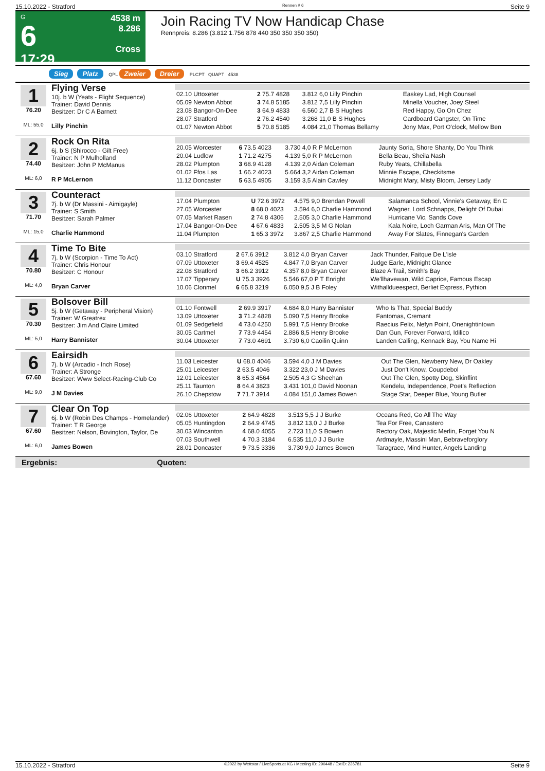15.10.2022 - Stratford Rennen # 6 Seite 9
G
6
17:29
4538 m
8.286
Cross
Join Racing TV Now Handicap Chase
Rennpreis: 8.286 (3.812 1.756 878 440 350 350 350 350)
Sieg Platz QPL Zweier Dreier PLCPT QUAPT 4538
1
76.20
ML: 55,0
Flying Verse
10j. b W (Yeats - Flight Sequence)
Trainer: David Dennis
Besitzer: Dr C A Barnett
Lilly Pinchin
| 02.10 Uttoxeter | 2 75.7 4828 | 3.812 6,0 Lilly Pinchin | Easkey Lad, High Counsel |
| 05.09 Newton Abbot | 3 74.8 5185 | 3.812 7,5 Lilly Pinchin | Minella Voucher, Joey Steel |
| 23.08 Bangor-On-Dee | 3 64.9 4833 | 6.560 2,7 B S Hughes | Red Happy, Go On Chez |
| 28.07 Stratford | 2 76.2 4540 | 3.268 11,0 B S Hughes | Cardboard Gangster, On Time |
| 01.07 Newton Abbot | 5 70.8 5185 | 4.084 21,0 Thomas Bellamy | Jony Max, Port O'clock, Mellow Ben |
2
74.40
ML: 6,0
Rock On Rita
6j. b S (Shirocco - Gilt Free)
Trainer: N P Mulholland
Besitzer: John P McManus
R P McLernon
| 20.05 Worcester | 6 73.5 4023 | 3.730 4,0 R P McLernon | Jaunty Soria, Shore Shanty, Do You Think |
| 20.04 Ludlow | 1 71.2 4275 | 4.139 5,0 R P McLernon | Bella Beau, Sheila Nash |
| 28.02 Plumpton | 3 68.9 4128 | 4.139 2,0 Aidan Coleman | Ruby Yeats, Chillabella |
| 01.02 Ffos Las | 1 66.2 4023 | 5.664 3,2 Aidan Coleman | Minnie Escape, Checkitsme |
| 11.12 Doncaster | 5 63.5 4905 | 3.159 3,5 Alain Cawley | Midnight Mary, Misty Bloom, Jersey Lady |
3
71.70
ML: 15,0
Counteract
7j. b W (Dr Massini - Aimigayle)
Trainer: S Smith
Besitzer: Sarah Palmer
Charlie Hammond
| 17.04 Plumpton | U 72.6 3972 | 4.575 9,0 Brendan Powell | Salamanca School, Vinnie's Getaway, En C |
| 27.05 Worcester | 8 68.0 4023 | 3.594 6,0 Charlie Hammond | Wagner, Lord Schnapps, Delight Of Dubai |
| 07.05 Market Rasen | 2 74.8 4306 | 2.505 3,0 Charlie Hammond | Hurricane Vic, Sands Cove |
| 17.04 Bangor-On-Dee | 4 67.6 4833 | 2.505 3,5 M G Nolan | Kala Noire, Loch Garman Aris, Man Of The |
| 11.04 Plumpton | 1 65.3 3972 | 3.867 2,5 Charlie Hammond | Away For Slates, Finnegan's Garden |
4
70.80
ML: 4,0
Time To Bite
7j. b W (Scorpion - Time To Act)
Trainer: Chris Honour
Besitzer: C Honour
Bryan Carver
| 03.10 Stratford | 2 67.6 3912 | 3.812 4,0 Bryan Carver | Jack Thunder, Faitque De L'isle |
| 07.09 Uttoxeter | 3 69.4 4525 | 4.847 7,0 Bryan Carver | Judge Earle, Midnight Glance |
| 22.08 Stratford | 3 66.2 3912 | 4.357 8,0 Bryan Carver | Blaze A Trail, Smith's Bay |
| 17.07 Tipperary | U 75.3 3926 | 5.546 67,0 P T Enright | We'llhavewan, Wild Caprice, Famous Escap |
| 10.06 Clonmel | 6 65.8 3219 | 6.050 9,5 J B Foley | Withalldueespect, Berliet Express, Pythion |
5
70.30
ML: 5,0
Bolsover Bill
5j. b W (Getaway - Peripheral Vision)
Trainer: W Greatrex
Besitzer: Jim And Claire Limited
Harry Bannister
| 01.10 Fontwell | 2 69.9 3917 | 4.684 8,0 Harry Bannister | Who Is That, Special Buddy |
| 13.09 Uttoxeter | 3 71.2 4828 | 5.090 7,5 Henry Brooke | Fantomas, Cremant |
| 01.09 Sedgefield | 4 73.0 4250 | 5.991 7,5 Henry Brooke | Raecius Felix, Nefyn Point, Onenightintown |
| 30.05 Cartmel | 7 73.9 4454 | 2.886 8,5 Henry Brooke | Dan Gun, Forever Forward, Idilico |
| 30.04 Uttoxeter | 7 73.0 4691 | 3.730 6,0 Caoilin Quinn | Landen Calling, Kennack Bay, You Name Hi |
6
67.60
ML: 9,0
Eairsidh
7j. b W (Arcadio - Inch Rose)
Trainer: A Stronge
Besitzer: Www Select-Racing-Club Co
J M Davies
| 11.03 Leicester | U 68.0 4046 | 3.594 4,0 J M Davies | Out The Glen, Newberry New, Dr Oakley |
| 25.01 Leicester | 2 63.5 4046 | 3.322 23,0 J M Davies | Just Don't Know, Coupdebol |
| 12.01 Leicester | 8 65.3 4564 | 2.505 4,3 G Sheehan | Out The Glen, Spotty Dog, Skinflint |
| 25.11 Taunton | 8 64.4 3823 | 3.431 101,0 David Noonan | Kendelu, Independence, Poet's Reflection |
| 26.10 Chepstow | 7 71.7 3914 | 4.084 151,0 James Bowen | Stage Star, Deeper Blue, Young Butler |
7
67.60
ML: 6,0
Clear On Top
6j. b W (Robin Des Champs - Homelander)
Trainer: T R George
Besitzer: Nelson, Bovington, Taylor, De
James Bowen
| 02.06 Uttoxeter | 2 64.9 4828 | 3.513 5,5 J J Burke | Oceans Red, Go All The Way |
| 05.05 Huntingdon | 2 64.9 4745 | 3.812 13,0 J J Burke | Tea For Free, Canastero |
| 30.03 Wincanton | 4 68.0 4055 | 2.723 11,0 S Bowen | Rectory Oak, Majestic Merlin, Forget You N |
| 07.03 Southwell | 4 70.3 3184 | 6.535 11,0 J J Burke | Ardmayle, Massini Man, Bebraveforglory |
| 28.01 Doncaster | 9 73.5 3336 | 3.730 9,0 James Bowen | Taragrace, Mind Hunter, Angels Landing |
Ergebnis: Quoten:
15.10.2022 - Stratford ©2022 by Wettstar / LiveSports.at KG / Meeting ID: 290448 / ExtID: 236781 Seite 9